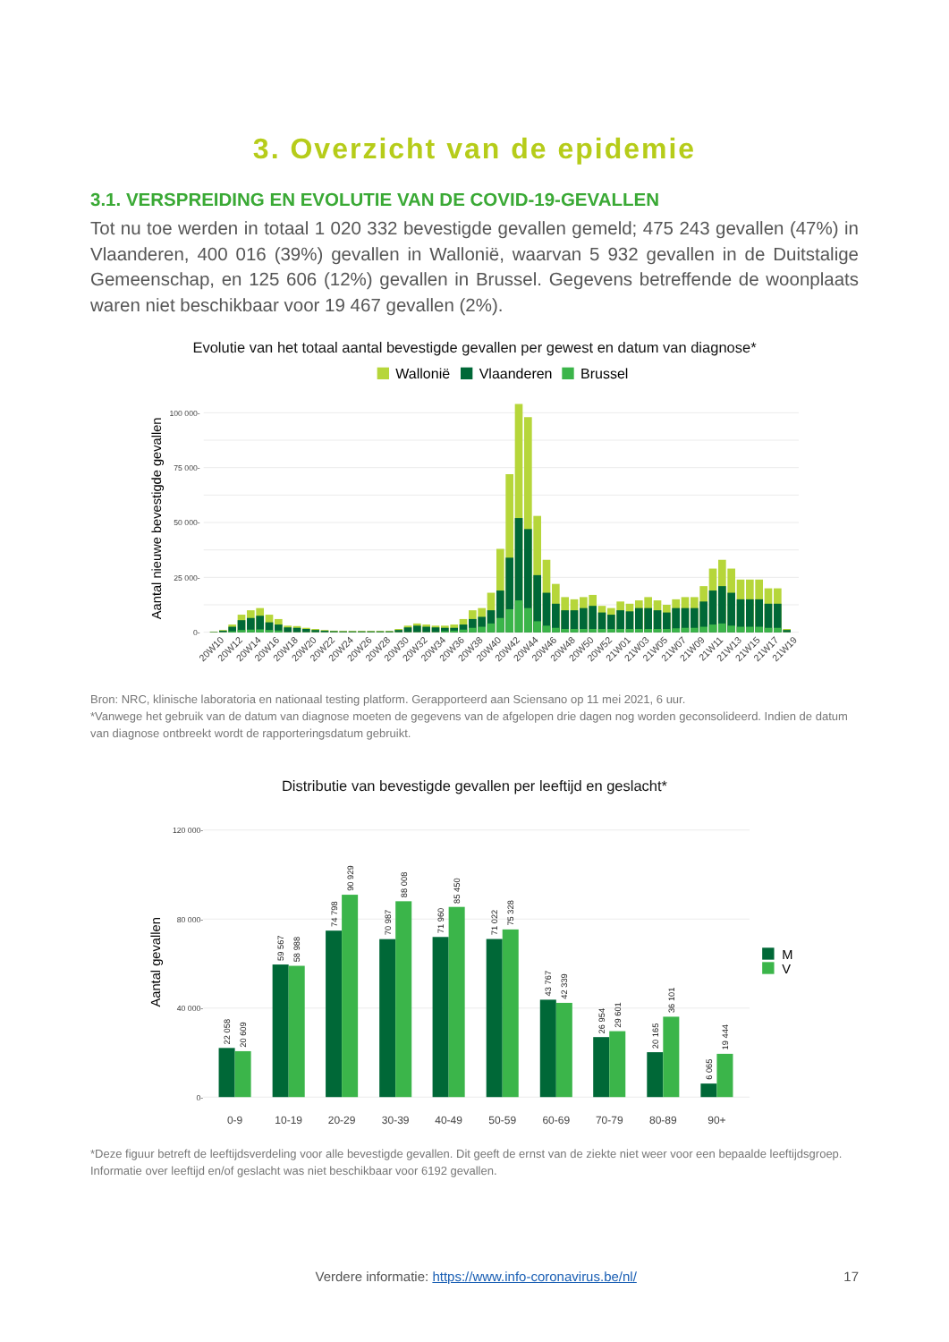3. Overzicht van de epidemie
3.1. VERSPREIDING EN EVOLUTIE VAN DE COVID-19-GEVALLEN
Tot nu toe werden in totaal 1 020 332 bevestigde gevallen gemeld; 475 243 gevallen (47%) in Vlaanderen, 400 016 (39%) gevallen in Wallonië, waarvan 5 932 gevallen in de Duitstalige Gemeenschap, en 125 606 (12%) gevallen in Brussel. Gegevens betreffende de woonplaats waren niet beschikbaar voor 19 467 gevallen (2%).
Evolutie van het totaal aantal bevestigde gevallen per gewest en datum van diagnose*
Wallonië
Vlaanderen
Brussel
100 000-
75 000-
50 000-
25 000-
0-
Aantal nieuwe bevestigde gevallen
20W10
20W12
20W14
20W16
20W18
20W20
20W22
20W24
20W26
20W28
20W30
20W32
20W34
20W36
20W38
20W40
20W42
20W44
20W46
20W48
20W50
20W52
21W01
21W03
21W05
21W07
21W09
21W11
21W13
21W15
21W17
21W19
Bron: NRC, klinische laboratoria en nationaal testing platform. Gerapporteerd aan Sciensano op 11 mei 2021, 6 uur.
*Vanwege het gebruik van de datum van diagnose moeten de gegevens van de afgelopen drie dagen nog worden geconsolideerd. Indien de datum van diagnose ontbreekt wordt de rapporteringsdatum gebruikt.
Distributie van bevestigde gevallen per leeftijd en geslacht*
120 000-
80 000-
40 000-
0-
Aantal gevallen
22 058
20 609
59 567
58 988
74 798
90 929
70 987
88 008
71 960
85 450
71 022
75 328
43 767
42 339
26 954
29 601
20 165
36 101
6 065
19 444
0-9
10-19
20-29
30-39
40-49
50-59
60-69
70-79
80-89
90+
M
V
*Deze figuur betreft de leeftijdsverdeling voor alle bevestigde gevallen. Dit geeft de ernst van de ziekte niet weer voor een bepaalde leeftijdsgroep. Informatie over leeftijd en/of geslacht was niet beschikbaar voor 6192 gevallen.
Verdere informatie: https://www.info-coronavirus.be/nl/ 17